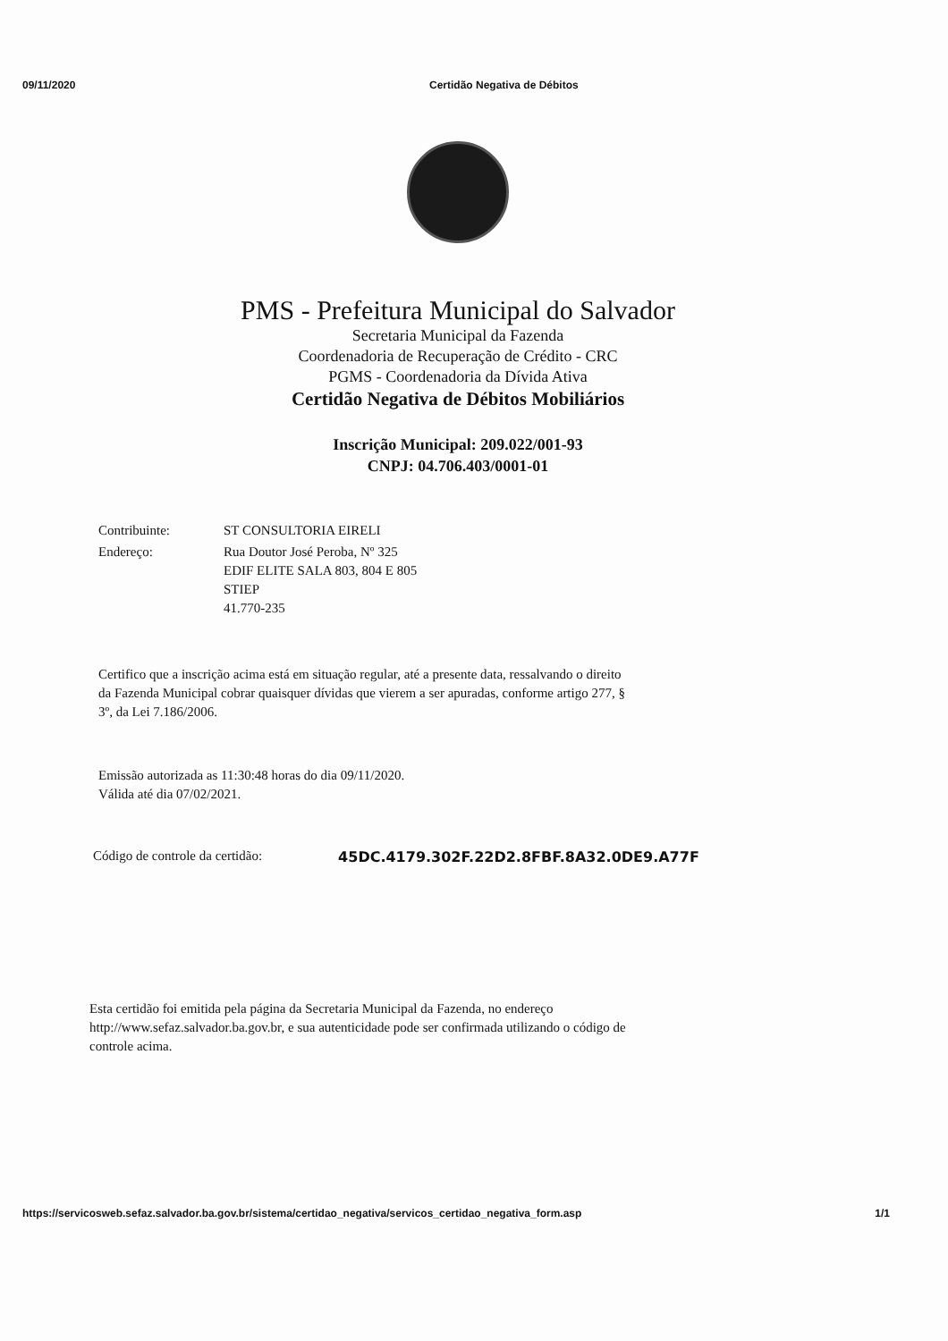09/11/2020 Certidão Negativa de Débitos
PMS - Prefeitura Municipal do Salvador
Secretaria Municipal da Fazenda
Coordenadoria de Recuperação de Crédito - CRC
PGMS - Coordenadoria da Dívida Ativa
Certidão Negativa de Débitos Mobiliários
Inscrição Municipal: 209.022/001-93
CNPJ: 04.706.403/0001-01
| Contribuinte: | ST CONSULTORIA EIRELI |
| Endereço: | Rua Doutor José Peroba, Nº 325 EDIF ELITE SALA 803, 804 E 805 STIEP 41.770-235 |
Certifico que a inscrição acima está em situação regular, até a presente data, ressalvando o direito da Fazenda Municipal cobrar quaisquer dívidas que vierem a ser apuradas, conforme artigo 277, § 3º, da Lei 7.186/2006.
Emissão autorizada as 11:30:48 horas do dia 09/11/2020.
Válida até dia 07/02/2021.
Código de controle da certidão: 45DC.4179.302F.22D2.8FBF.8A32.0DE9.A77F
Esta certidão foi emitida pela página da Secretaria Municipal da Fazenda, no endereço http://www.sefaz.salvador.ba.gov.br, e sua autenticidade pode ser confirmada utilizando o código de controle acima.
https://servicosweb.sefaz.salvador.ba.gov.br/sistema/certidao_negativa/servicos_certidao_negativa_form.asp 1/1